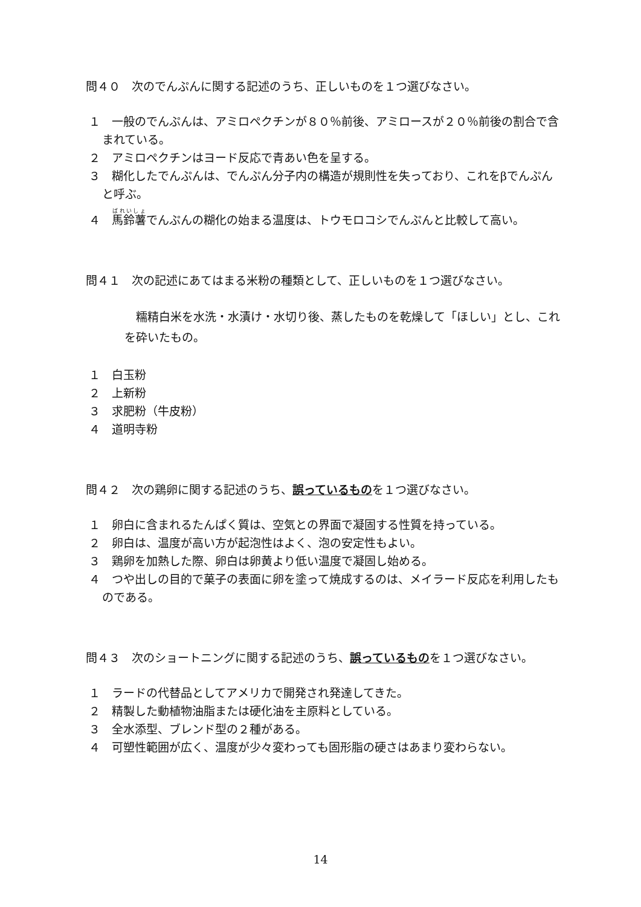問４０　次のでんぷんに関する記述のうち、正しいものを１つ選びなさい。
１　一般のでんぷんは、アミロペクチンが８０％前後、アミロースが２０％前後の割合で含まれている。
２　アミロペクチンはヨード反応で青あい色を呈する。
３　糊化したでんぷんは、でんぷん分子内の構造が規則性を失っており、これをβでんぷんと呼ぶ。
４　馬鈴薯でんぷんの糊化の始まる温度は、トウモロコシでんぷんと比較して高い。
問４１　次の記述にあてはまる米粉の種類として、正しいものを１つ選びなさい。
　糯精白米を水洗・水漬け・水切り後、蒸したものを乾燥して「ほしい」とし、これを砕いたもの。
１　白玉粉
２　上新粉
３　求肥粉（牛皮粉）
４　道明寺粉
問４２　次の鶏卵に関する記述のうち、誤っているものを１つ選びなさい。
１　卵白に含まれるたんぱく質は、空気との界面で凝固する性質を持っている。
２　卵白は、温度が高い方が起泡性はよく、泡の安定性もよい。
３　鶏卵を加熱した際、卵白は卵黄より低い温度で凝固し始める。
４　つや出しの目的で菓子の表面に卵を塗って焼成するのは、メイラード反応を利用したものである。
問４３　次のショートニングに関する記述のうち、誤っているものを１つ選びなさい。
１　ラードの代替品としてアメリカで開発され発達してきた。
２　精製した動植物油脂または硬化油を主原料としている。
３　全水添型、ブレンド型の２種がある。
４　可塑性範囲が広く、温度が少々変わっても固形脂の硬さはあまり変わらない。
14